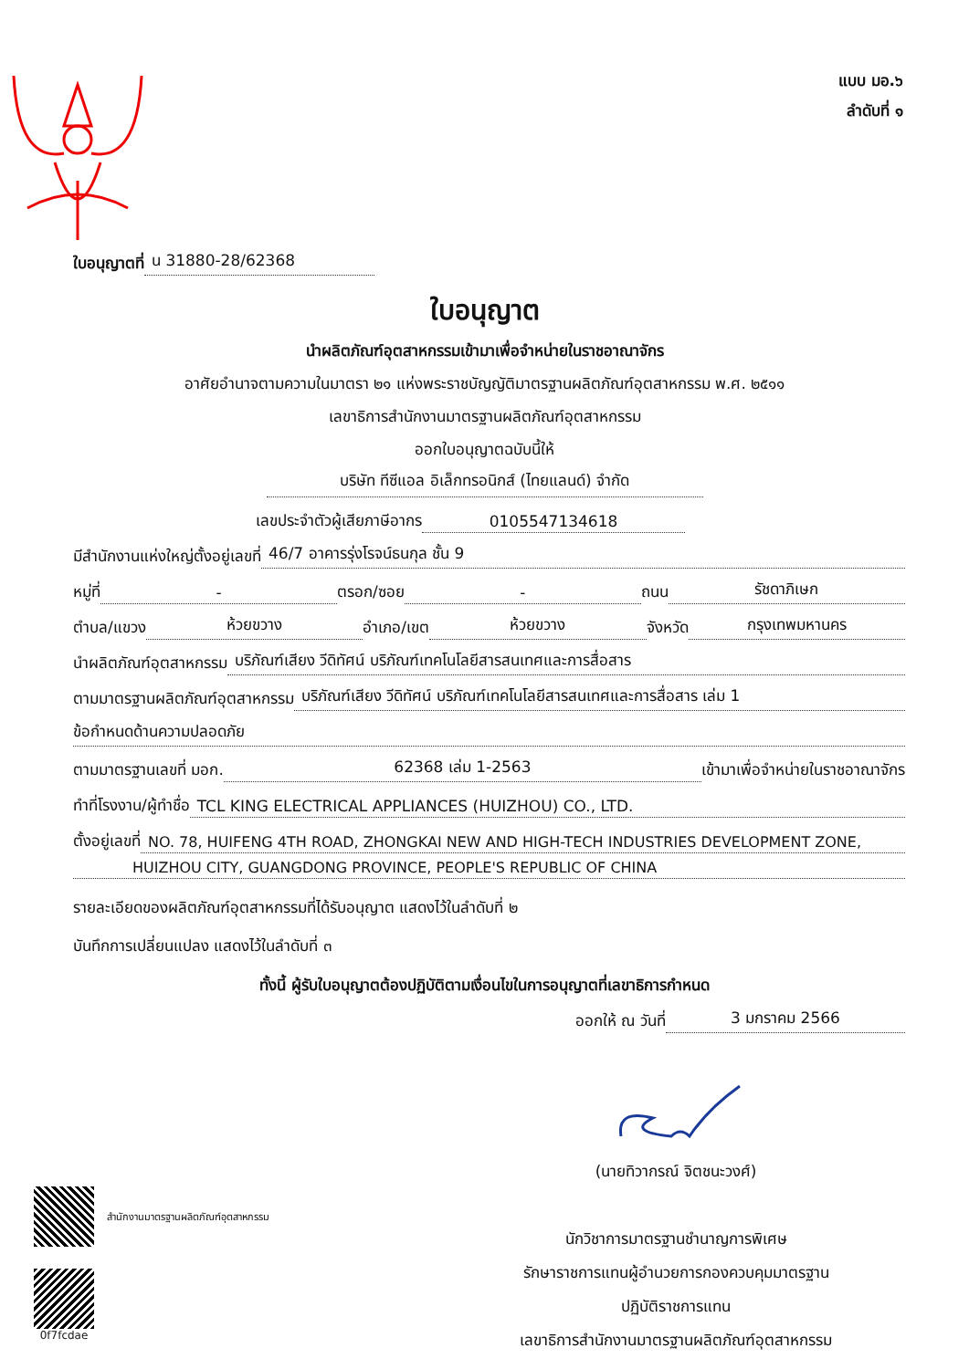แบบ มอ.๖
ลำดับที่ ๑
ใบอนุญาตที่ น 31880-28/62368
ใบอนุญาต
นำผลิตภัณฑ์อุตสาหกรรมเข้ามาเพื่อจำหน่ายในราชอาณาจักร
อาศัยอำนาจตามความในมาตรา ๒๑ แห่งพระราชบัญญัติมาตรฐานผลิตภัณฑ์อุตสาหกรรม พ.ศ. ๒๕๑๑
เลขาธิการสำนักงานมาตรฐานผลิตภัณฑ์อุตสาหกรรม
ออกใบอนุญาตฉบับนี้ให้
บริษัท ทีซีแอล อิเล็กทรอนิกส์ (ไทยแลนด์) จำกัด
เลขประจำตัวผู้เสียภาษีอากร 0105547134618
มีสำนักงานแห่งใหญ่ตั้งอยู่เลขที่ 46/7 อาคารรุ่งโรจน์ธนกุล ชั้น 9
หมู่ที่ - ตรอก/ซอย - ถนน รัชดาภิเษก
ตำบล/แขวง ห้วยขวาง อำเภอ/เขต ห้วยขวาง จังหวัด กรุงเทพมหานคร
นำผลิตภัณฑ์อุตสาหกรรม บริภัณฑ์เสียง วีดิทัศน์ บริภัณฑ์เทคโนโลยีสารสนเทศและการสื่อสาร
ตามมาตรฐานผลิตภัณฑ์อุตสาหกรรม บริภัณฑ์เสียง วีดิทัศน์ บริภัณฑ์เทคโนโลยีสารสนเทศและการสื่อสาร เล่ม 1
ข้อกำหนดด้านความปลอดภัย
ตามมาตรฐานเลขที่ มอก. 62368 เล่ม 1-2563 เข้ามาเพื่อจำหน่ายในราชอาณาจักร
ทำที่โรงงาน/ผู้ทำชื่อ TCL KING ELECTRICAL APPLIANCES (HUIZHOU) CO., LTD.
ตั้งอยู่เลขที่ NO. 78, HUIFENG 4TH ROAD, ZHONGKAI NEW AND HIGH-TECH INDUSTRIES DEVELOPMENT ZONE,
HUIZHOU CITY, GUANGDONG PROVINCE, PEOPLE'S REPUBLIC OF CHINA
รายละเอียดของผลิตภัณฑ์อุตสาหกรรมที่ได้รับอนุญาต แสดงไว้ในลำดับที่ ๒
บันทึกการเปลี่ยนแปลง แสดงไว้ในลำดับที่ ๓
ทั้งนี้ ผู้รับใบอนุญาตต้องปฏิบัติตามเงื่อนไขในการอนุญาตที่เลขาธิการกำหนด
ออกให้ ณ วันที่ 3 มกราคม 2566
(นายทิวากรณ์ จิตชนะวงศ์)
นักวิชาการมาตรฐานชำนาญการพิเศษ
รักษาราชการแทนผู้อำนวยการกองควบคุมมาตรฐาน
ปฏิบัติราชการแทน
เลขาธิการสำนักงานมาตรฐานผลิตภัณฑ์อุตสาหกรรม
สำนักงานมาตรฐานผลิตภัณฑ์อุตสาหกรรม
0f7fcdae